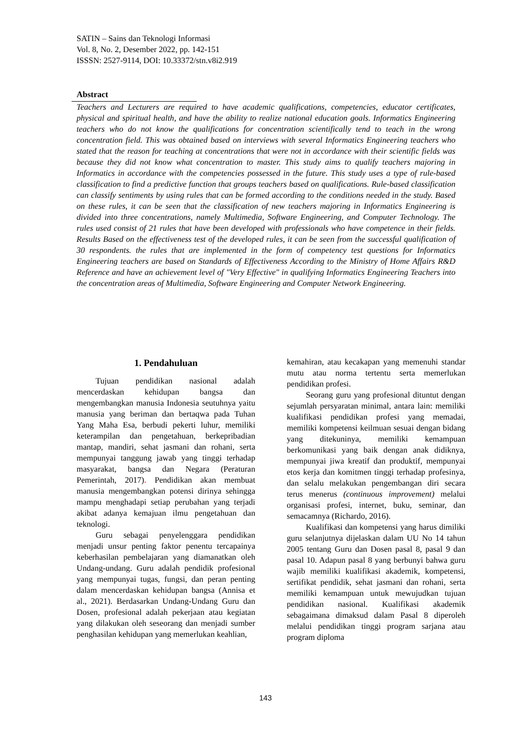SATIN – Sains dan Teknologi Informasi
Vol. 8, No. 2, Desember 2022, pp. 142-151
ISSSN: 2527-9114, DOI: 10.33372/stn.v8i2.919
Abstract
Teachers and Lecturers are required to have academic qualifications, competencies, educator certificates, physical and spiritual health, and have the ability to realize national education goals. Informatics Engineering teachers who do not know the qualifications for concentration scientifically tend to teach in the wrong concentration field. This was obtained based on interviews with several Informatics Engineering teachers who stated that the reason for teaching at concentrations that were not in accordance with their scientific fields was because they did not know what concentration to master. This study aims to qualify teachers majoring in Informatics in accordance with the competencies possessed in the future. This study uses a type of rule-based classification to find a predictive function that groups teachers based on qualifications. Rule-based classification can classify sentiments by using rules that can be formed according to the conditions needed in the study. Based on these rules, it can be seen that the classification of new teachers majoring in Informatics Engineering is divided into three concentrations, namely Multimedia, Software Engineering, and Computer Technology. The rules used consist of 21 rules that have been developed with professionals who have competence in their fields. Results Based on the effectiveness test of the developed rules, it can be seen from the successful qualification of 30 respondents. the rules that are implemented in the form of competency test questions for Informatics Engineering teachers are based on Standards of Effectiveness According to the Ministry of Home Affairs R&D Reference and have an achievement level of "Very Effective" in qualifying Informatics Engineering Teachers into the concentration areas of Multimedia, Software Engineering and Computer Network Engineering.
1. Pendahuluan
Tujuan pendidikan nasional adalah mencerdaskan kehidupan bangsa dan mengembangkan manusia Indonesia seutuhnya yaitu manusia yang beriman dan bertaqwa pada Tuhan Yang Maha Esa, berbudi pekerti luhur, memiliki keterampilan dan pengetahuan, berkepribadian mantap, mandiri, sehat jasmani dan rohani, serta mempunyai tanggung jawab yang tinggi terhadap masyarakat, bangsa dan Negara (Peraturan Pemerintah, 2017). Pendidikan akan membuat manusia mengembangkan potensi dirinya sehingga mampu menghadapi setiap perubahan yang terjadi akibat adanya kemajuan ilmu pengetahuan dan teknologi.
Guru sebagai penyelenggara pendidikan menjadi unsur penting faktor penentu tercapainya keberhasilan pembelajaran yang diamanatkan oleh Undang-undang. Guru adalah pendidik profesional yang mempunyai tugas, fungsi, dan peran penting dalam mencerdaskan kehidupan bangsa (Annisa et al., 2021). Berdasarkan Undang-Undang Guru dan Dosen, profesional adalah pekerjaan atau kegiatan yang dilakukan oleh seseorang dan menjadi sumber penghasilan kehidupan yang memerlukan keahlian,
kemahiran, atau kecakapan yang memenuhi standar mutu atau norma tertentu serta memerlukan pendidikan profesi.
Seorang guru yang profesional dituntut dengan sejumlah persyaratan minimal, antara lain: memiliki kualifikasi pendidikan profesi yang memadai, memiliki kompetensi keilmuan sesuai dengan bidang yang ditekuninya, memiliki kemampuan berkomunikasi yang baik dengan anak didiknya, mempunyai jiwa kreatif dan produktif, mempunyai etos kerja dan komitmen tinggi terhadap profesinya, dan selalu melakukan pengembangan diri secara terus menerus (continuous improvement) melalui organisasi profesi, internet, buku, seminar, dan semacamnya (Richardo, 2016).
Kualifikasi dan kompetensi yang harus dimiliki guru selanjutnya dijelaskan dalam UU No 14 tahun 2005 tentang Guru dan Dosen pasal 8, pasal 9 dan pasal 10. Adapun pasal 8 yang berbunyi bahwa guru wajib memiliki kualifikasi akademik, kompetensi, sertifikat pendidik, sehat jasmani dan rohani, serta memiliki kemampuan untuk mewujudkan tujuan pendidikan nasional. Kualifikasi akademik sebagaimana dimaksud dalam Pasal 8 diperoleh melalui pendidikan tinggi program sarjana atau program diploma
143